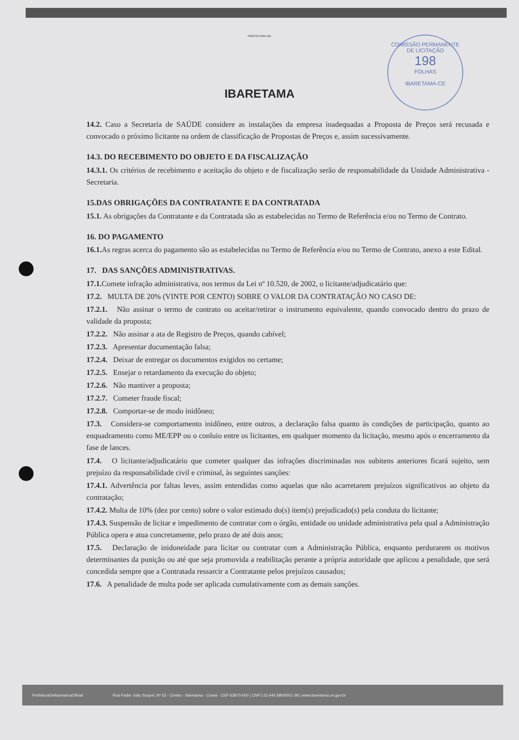PREFEITURA DE
IBARETAMA
COMISSÃO PERMANENTE DE LICITAÇÃO
198
FOLHAS
IBARETAMA-CE
14.2. Caso a Secretaria de SAÚDE considere as instalações da empresa inadequadas a Proposta de Preços será recusada e convocado o próximo licitante na ordem de classificação de Propostas de Preços e, assim sucessivamente.
14.3. DO RECEBIMENTO DO OBJETO E DA FISCALIZAÇÃO
14.3.1. Os critérios de recebimento e aceitação do objeto e de fiscalização serão de responsabilidade da Unidade Administrativa - Secretaria.
15.DAS OBRIGAÇÕES DA CONTRATANTE E DA CONTRATADA
15.1. As obrigações da Contratante e da Contratada são as estabelecidas no Termo de Referência e/ou no Termo de Contrato.
16. DO PAGAMENTO
16.1. As regras acerca do pagamento são as estabelecidas no Termo de Referência e/ou no Termo de Contrato, anexo a este Edital.
17. DAS SANÇÕES ADMINISTRATIVAS.
17.1. Comete infração administrativa, nos termos da Lei nº 10.520, de 2002, o licitante/adjudicatário que:
17.2. MULTA DE 20% (VINTE POR CENTO) SOBRE O VALOR DA CONTRATAÇÃO NO CASO DE:
17.2.1. Não assinar o termo de contrato ou aceitar/retirar o instrumento equivalente, quando convocado dentro do prazo de validade da proposta;
17.2.2. Não assinar a ata de Registro de Preços, quando cabível;
17.2.3. Apresentar documentação falsa;
17.2.4. Deixar de entregar os documentos exigidos no certame;
17.2.5. Ensejar o retardamento da execução do objeto;
17.2.6. Não mantiver a proposta;
17.2.7. Cometer fraude fiscal;
17.2.8. Comportar-se de modo inidôneo;
17.3. Considera-se comportamento inidôneo, entre outros, a declaração falsa quanto às condições de participação, quanto ao enquadramento como ME/EPP ou o conluio entre os licitantes, em qualquer momento da licitação, mesmo após o encerramento da fase de lances.
17.4. O licitante/adjudicatário que cometer qualquer das infrações discriminadas nos subitens anteriores ficará sujeito, sem prejuízo da responsabilidade civil e criminal, às seguintes sanções:
17.4.1. Advertência por faltas leves, assim entendidas como aquelas que não acarretarem prejuízos significativos ao objeto da contratação;
17.4.2. Multa de 10% (dez por cento) sobre o valor estimado do(s) item(s) prejudicado(s) pela conduta do licitante;
17.4.3. Suspensão de licitar e impedimento de contratar com o órgão, entidade ou unidade administrativa pela qual a Administração Pública opera e atua concretamente, pelo prazo de até dois anos;
17.5. Declaração de inidoneidade para licitar ou contratar com a Administração Pública, enquanto perdurarem os motivos determinantes da punição ou até que seja promovida a reabilitação perante a própria autoridade que aplicou a penalidade, que será concedida sempre que a Contratada ressarcir a Contratante pelos prejuízos causados;
17.6. A penalidade de multa pode ser aplicada cumulativamente com as demais sanções.
PrefeituraDeIbaretamaOficial Rua Padre João Scopel, Nº 53 - Centro - Ibaretama - Ceará - CEP 63970-000 | CNPJ 23.444.580/0001-38 | www.ibaretama.ce.gov.br